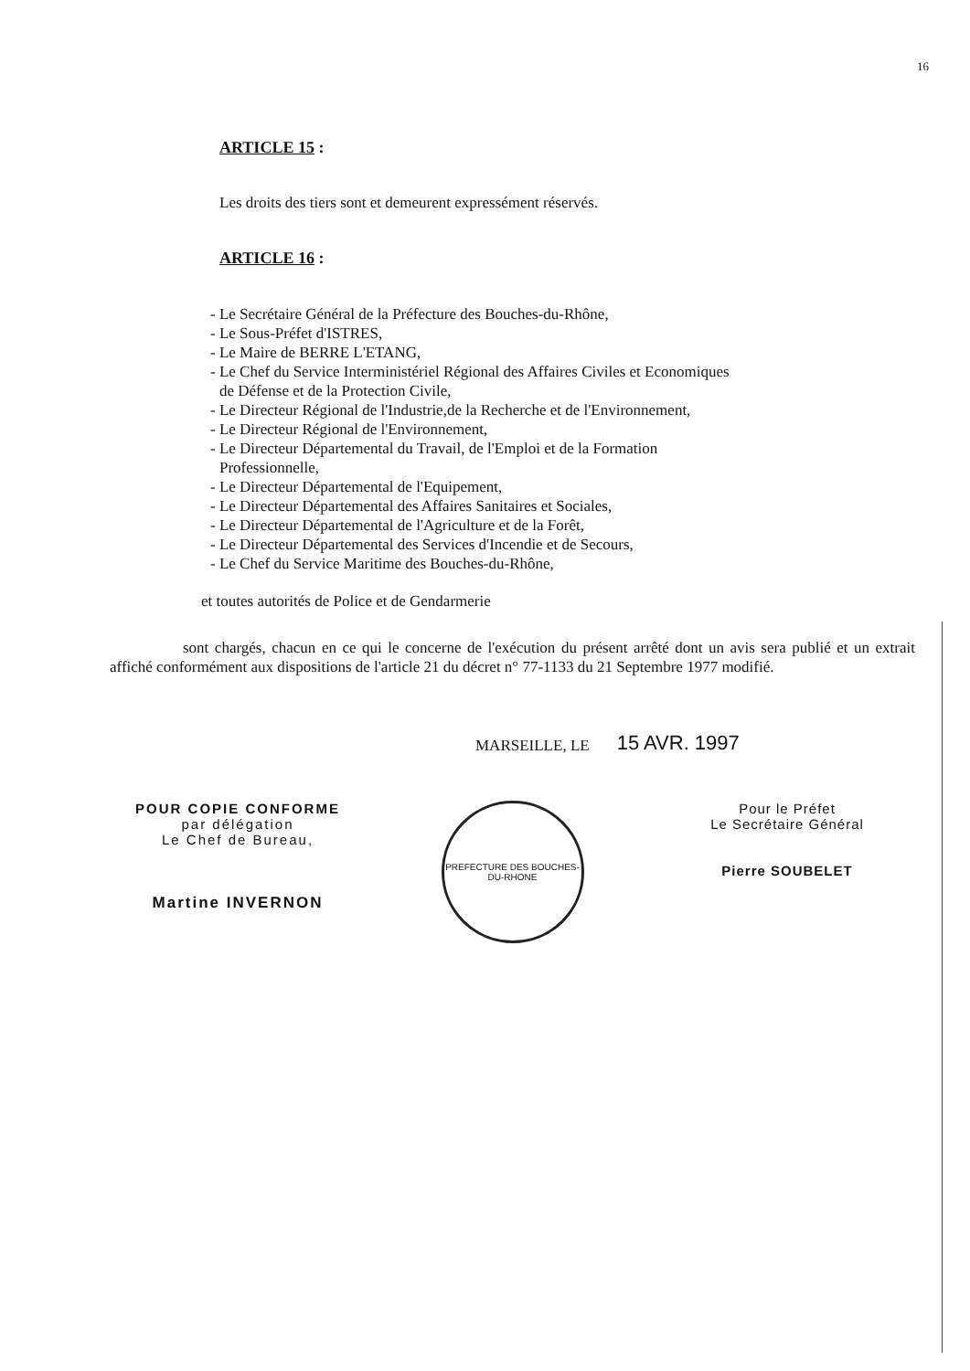16
ARTICLE 15 :
Les droits des tiers sont et demeurent expressément réservés.
ARTICLE 16 :
- Le Secrétaire Général de la Préfecture des Bouches-du-Rhône,
- Le Sous-Préfet d'ISTRES,
- Le Maire de BERRE L'ETANG,
- Le Chef du Service Interministériel Régional des Affaires Civiles et Economiques
de Défense et de la Protection Civile,
- Le Directeur Régional de l'Industrie,de la Recherche et de l'Environnement,
- Le Directeur Régional de l'Environnement,
- Le Directeur Départemental du Travail, de l'Emploi et de la Formation
Professionnelle,
- Le Directeur Départemental de l'Equipement,
- Le Directeur Départemental des Affaires Sanitaires et Sociales,
- Le Directeur Départemental de l'Agriculture et de la Forêt,
- Le Directeur Départemental des Services d'Incendie et de Secours,
- Le Chef du Service Maritime des Bouches-du-Rhône,
et toutes autorités de Police et de Gendarmerie
sont chargés, chacun en ce qui le concerne de l'exécution du présent arrêté dont un avis sera publié et un extrait affiché conformément aux dispositions de l'article 21 du décret n° 77-1133 du 21 Septembre 1977 modifié.
MARSEILLE, LE 15 AVR. 1997
POUR COPIE CONFORME
par délégation
Le Chef de Bureau,
Martine INVERNON
PREFECTURE DES BOUCHES-DU-RHONE
Pour le Préfet
Le Secrétaire Général
Pierre SOUBELET